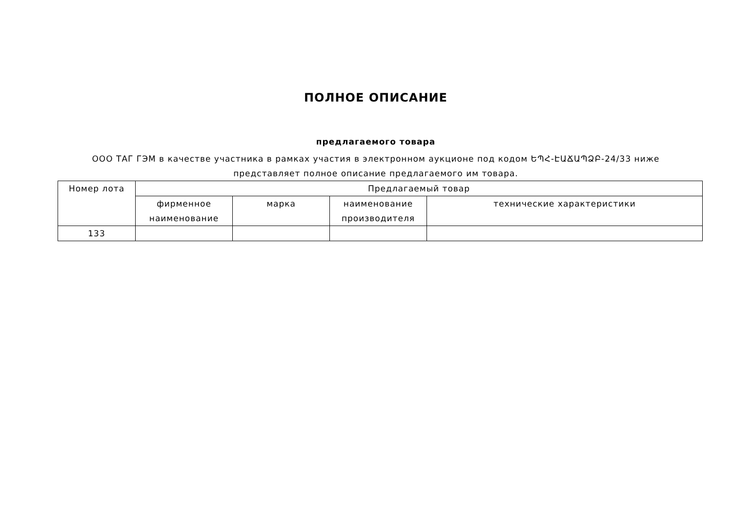ПОЛНОЕ ОПИСАНИЕ
предлагаемого товара
ООО ТАГ ГЭМ в качестве участника в рамках участия в электронном аукционе под кодом ԵՊՀ-ԷԱՃԱՊՁԲ-24/33 ниже представляет полное описание предлагаемого им товара.
| Номер лота | Предлагаемый товар | | | |
| --- | --- | --- | --- | --- |
| | фирменное наименование | марка | наименование производителя | технические характеристики |
| 133 | | | | |